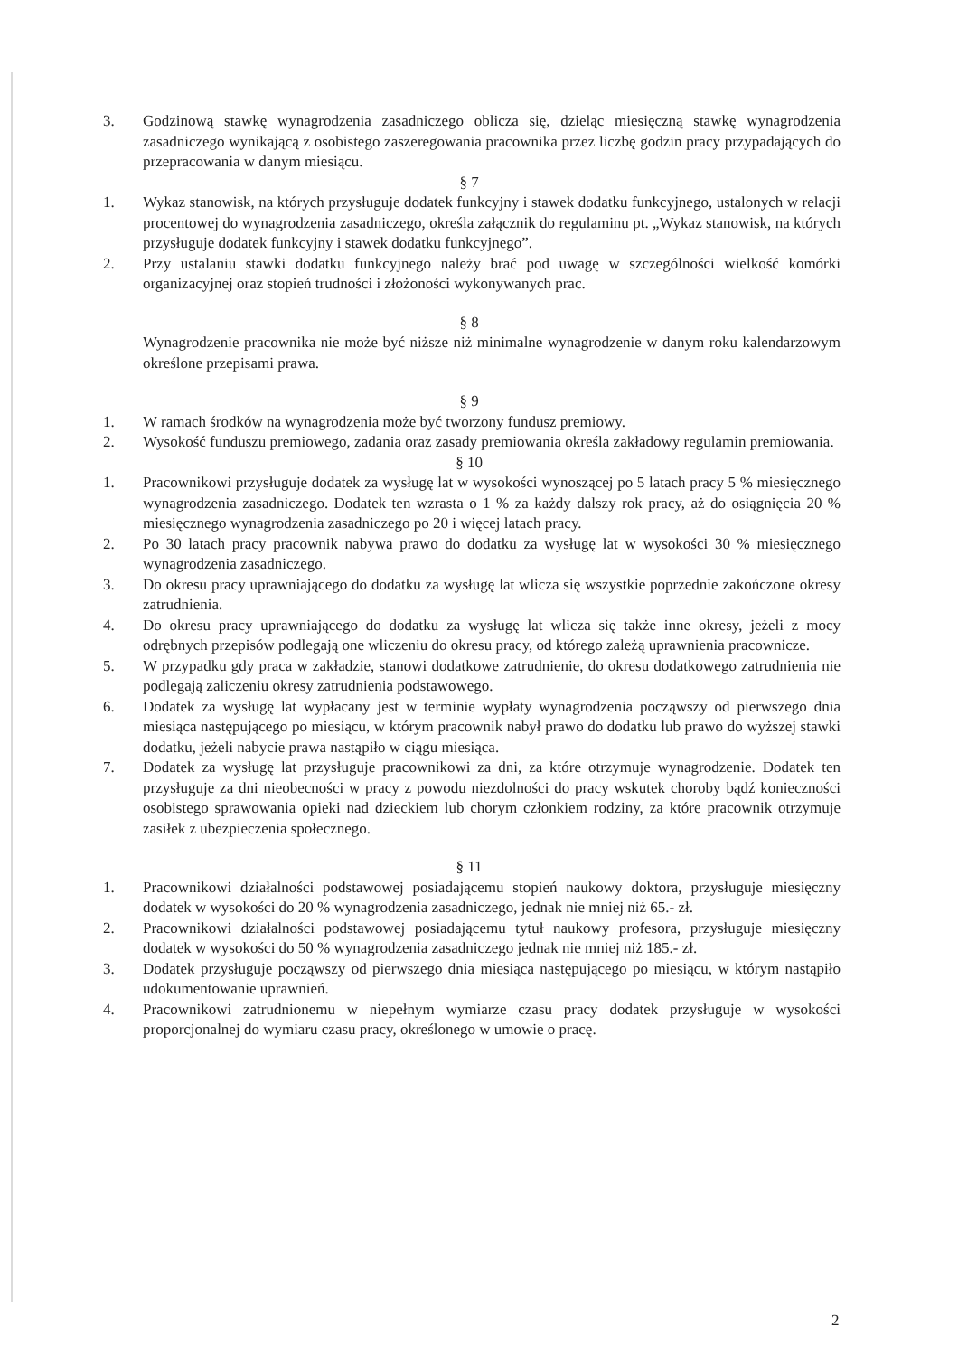3. Godzinową stawkę wynagrodzenia zasadniczego oblicza się, dzieląc miesięczną stawkę wynagrodzenia zasadniczego wynikającą z osobistego zaszeregowania pracownika przez liczbę godzin pracy przypadających do przepracowania w danym miesiącu.
§ 7
1. Wykaz stanowisk, na których przysługuje dodatek funkcyjny i stawek dodatku funkcyjnego, ustalonych w relacji procentowej do wynagrodzenia zasadniczego, określa załącznik do regulaminu pt. „Wykaz stanowisk, na których przysługuje dodatek funkcyjny i stawek dodatku funkcyjnego”.
2. Przy ustalaniu stawki dodatku funkcyjnego należy brać pod uwagę w szczególności wielkość komórki organizacyjnej oraz stopień trudności i złożoności wykonywanych prac.
§ 8
Wynagrodzenie pracownika nie może być niższe niż minimalne wynagrodzenie w danym roku kalendarzowym określone przepisami prawa.
§ 9
1. W ramach środków na wynagrodzenia może być tworzony fundusz premiowy.
2. Wysokość funduszu premiowego, zadania oraz zasady premiowania określa zakładowy regulamin premiowania.
§ 10
1. Pracownikowi przysługuje dodatek za wysługę lat w wysokości wynoszącej po 5 latach pracy 5 % miesięcznego wynagrodzenia zasadniczego. Dodatek ten wzrasta o 1 % za każdy dalszy rok pracy, aż do osiągnięcia 20 % miesięcznego wynagrodzenia zasadniczego po 20 i więcej latach pracy.
2. Po 30 latach pracy pracownik nabywa prawo do dodatku za wysługę lat w wysokości 30 % miesięcznego wynagrodzenia zasadniczego.
3. Do okresu pracy uprawniającego do dodatku za wysługę lat wlicza się wszystkie poprzednie zakończone okresy zatrudnienia.
4. Do okresu pracy uprawniającego do dodatku za wysługę lat wlicza się także inne okresy, jeżeli z mocy odrębnych przepisów podlegają one wliczeniu do okresu pracy, od którego zależą uprawnienia pracownicze.
5. W przypadku gdy praca w zakładzie, stanowi dodatkowe zatrudnienie, do okresu dodatkowego zatrudnienia nie podlegają zaliczeniu okresy zatrudnienia podstawowego.
6. Dodatek za wysługę lat wypłacany jest w terminie wypłaty wynagrodzenia począwszy od pierwszego dnia miesiąca następującego po miesiącu, w którym pracownik nabył prawo do dodatku lub prawo do wyższej stawki dodatku, jeżeli nabycie prawa nastąpiło w ciągu miesiąca.
7. Dodatek za wysługę lat przysługuje pracownikowi za dni, za które otrzymuje wynagrodzenie. Dodatek ten przysługuje za dni nieobecności w pracy z powodu niezdolności do pracy wskutek choroby bądź konieczności osobistego sprawowania opieki nad dzieckiem lub chorym członkiem rodziny, za które pracownik otrzymuje zasiłek z ubezpieczenia społecznego.
§ 11
1. Pracownikowi działalności podstawowej posiadającemu stopień naukowy doktora, przysługuje miesięczny dodatek w wysokości do 20 % wynagrodzenia zasadniczego, jednak nie mniej niż 65.- zł.
2. Pracownikowi działalności podstawowej posiadającemu tytuł naukowy profesora, przysługuje miesięczny dodatek w wysokości do 50 % wynagrodzenia zasadniczego jednak nie mniej niż 185.- zł.
3. Dodatek przysługuje począwszy od pierwszego dnia miesiąca następującego po miesiącu, w którym nastąpiło udokumentowanie uprawnień.
4. Pracownikowi zatrudnionemu w niepełnym wymiarze czasu pracy dodatek przysługuje w wysokości proporcjonalnej do wymiaru czasu pracy, określonego w umowie o pracę.
2